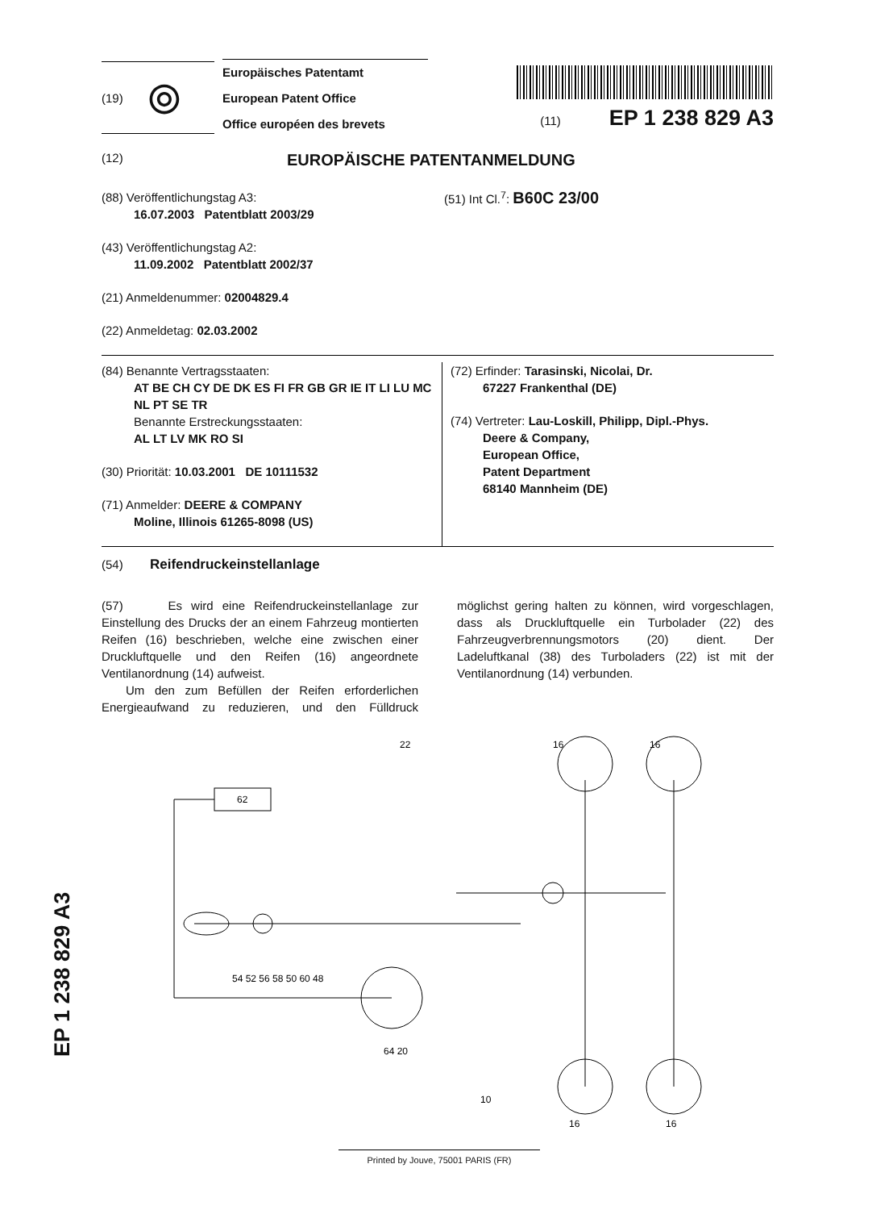(19) ⦾
Europäisches Patentamt
European Patent Office
Office européen des brevets
(11) EP 1 238 829 A3
(12) EUROPÄISCHE PATENTANMELDUNG
(88) Veröffentlichungstag A3:
16.07.2003 Patentblatt 2003/29
(43) Veröffentlichungstag A2:
11.09.2002 Patentblatt 2002/37
(21) Anmeldenummer: 02004829.4
(22) Anmeldetag: 02.03.2002
(51) Int Cl.<sup>7</sup>: B60C 23/00
(84) Benannte Vertragsstaaten:
AT BE CH CY DE DK ES FI FR GB GR IE IT LI LU MC NL PT SE TR
Benannte Erstreckungsstaaten:
AL LT LV MK RO SI
(30) Priorität: 10.03.2001 DE 10111532
(71) Anmelder: DEERE & COMPANY
Moline, Illinois 61265-8098 (US)
(72) Erfinder: Tarasinski, Nicolai, Dr.
67227 Frankenthal (DE)
(74) Vertreter: Lau-Loskill, Philipp, Dipl.-Phys.
Deere & Company,
European Office,
Patent Department
68140 Mannheim (DE)
(54) Reifendruckeinstellanlage
(57) Es wird eine Reifendruckeinstellanlage zur Einstellung des Drucks der an einem Fahrzeug montierten Reifen (16) beschrieben, welche eine zwischen einer Druckluftquelle und den Reifen (16) angeordnete Ventilanordnung (14) aufweist.
Um den zum Befüllen der Reifen erforderlichen Energieaufwand zu reduzieren, und den Fülldruck möglichst gering halten zu können, wird vorgeschlagen, dass als Druckluftquelle ein Turbolader (22) des Fahrzeugverbrennungsmotors (20) dient. Der Ladeluftkanal (38) des Turboladers (22) ist mit der Ventilanordnung (14) verbunden.
62
22
54 52 56 58 50 60 48
64 20
10
16
16
16
16
EP 1 238 829 A3
Printed by Jouve, 75001 PARIS (FR)